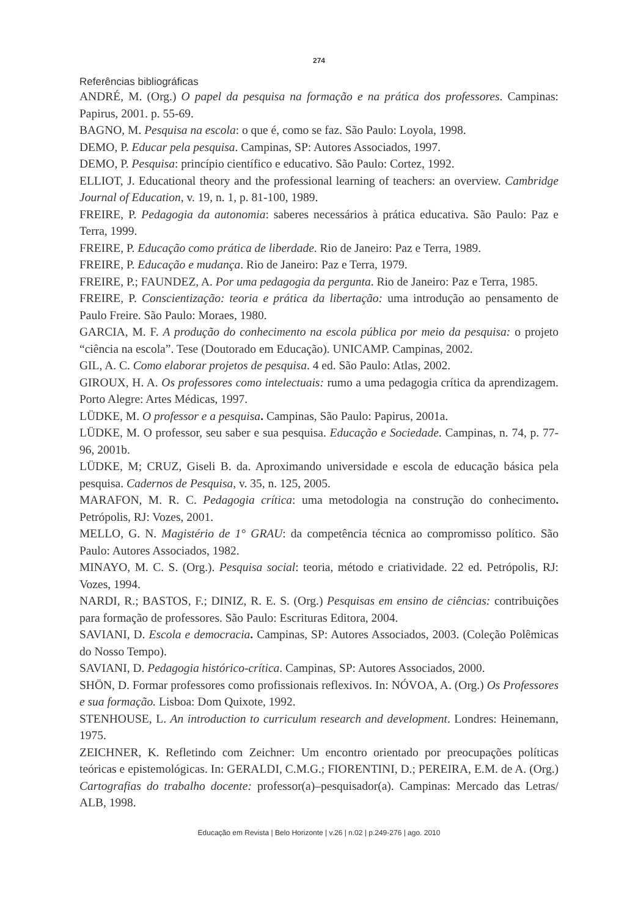274
Referências bibliográficas
ANDRÉ, M. (Org.) O papel da pesquisa na formação e na prática dos professores. Campinas: Papirus, 2001. p. 55-69.
BAGNO, M. Pesquisa na escola: o que é, como se faz. São Paulo: Loyola, 1998.
DEMO, P. Educar pela pesquisa. Campinas, SP: Autores Associados, 1997.
DEMO, P. Pesquisa: princípio científico e educativo. São Paulo: Cortez, 1992.
ELLIOT, J. Educational theory and the professional learning of teachers: an overview. Cambridge Journal of Education, v. 19, n. 1, p. 81-100, 1989.
FREIRE, P. Pedagogia da autonomia: saberes necessários à prática educativa. São Paulo: Paz e Terra, 1999.
FREIRE, P. Educação como prática de liberdade. Rio de Janeiro: Paz e Terra, 1989.
FREIRE, P. Educação e mudança. Rio de Janeiro: Paz e Terra, 1979.
FREIRE, P.; FAUNDEZ, A. Por uma pedagogia da pergunta. Rio de Janeiro: Paz e Terra, 1985.
FREIRE, P. Conscientização: teoria e prática da libertação: uma introdução ao pensamento de Paulo Freire. São Paulo: Moraes, 1980.
GARCIA, M. F. A produção do conhecimento na escola pública por meio da pesquisa: o projeto “ciência na escola”. Tese (Doutorado em Educação). UNICAMP. Campinas, 2002.
GIL, A. C. Como elaborar projetos de pesquisa. 4 ed. São Paulo: Atlas, 2002.
GIROUX, H. A. Os professores como intelectuais: rumo a uma pedagogia crítica da aprendizagem. Porto Alegre: Artes Médicas, 1997.
LÜDKE, M. O professor e a pesquisa. Campinas, São Paulo: Papirus, 2001a.
LÜDKE, M. O professor, seu saber e sua pesquisa. Educação e Sociedade. Campinas, n. 74, p. 77-96, 2001b.
LÜDKE, M; CRUZ, Giseli B. da. Aproximando universidade e escola de educação básica pela pesquisa. Cadernos de Pesquisa, v. 35, n. 125, 2005.
MARAFON, M. R. C. Pedagogia crítica: uma metodologia na construção do conhecimento. Petrópolis, RJ: Vozes, 2001.
MELLO, G. N. Magistério de 1° GRAU: da competência técnica ao compromisso político. São Paulo: Autores Associados, 1982.
MINAYO, M. C. S. (Org.). Pesquisa social: teoria, método e criatividade. 22 ed. Petrópolis, RJ: Vozes, 1994.
NARDI, R.; BASTOS, F.; DINIZ, R. E. S. (Org.) Pesquisas em ensino de ciências: contribuições para formação de professores. São Paulo: Escrituras Editora, 2004.
SAVIANI, D. Escola e democracia. Campinas, SP: Autores Associados, 2003. (Coleção Polêmicas do Nosso Tempo).
SAVIANI, D. Pedagogia histórico-crítica. Campinas, SP: Autores Associados, 2000.
SHÖN, D. Formar professores como profissionais reflexivos. In: NÓVOA, A. (Org.) Os Professores e sua formação. Lisboa: Dom Quixote, 1992.
STENHOUSE, L. An introduction to curriculum research and development. Londres: Heinemann, 1975.
ZEICHNER, K. Refletindo com Zeichner: Um encontro orientado por preocupações políticas teóricas e epistemológicas. In: GERALDI, C.M.G.; FIORENTINI, D.; PEREIRA, E.M. de A. (Org.) Cartografias do trabalho docente: professor(a)–pesquisador(a). Campinas: Mercado das Letras/ ALB, 1998.
Educação em Revista | Belo Horizonte | v.26 | n.02 | p.249-276 | ago. 2010